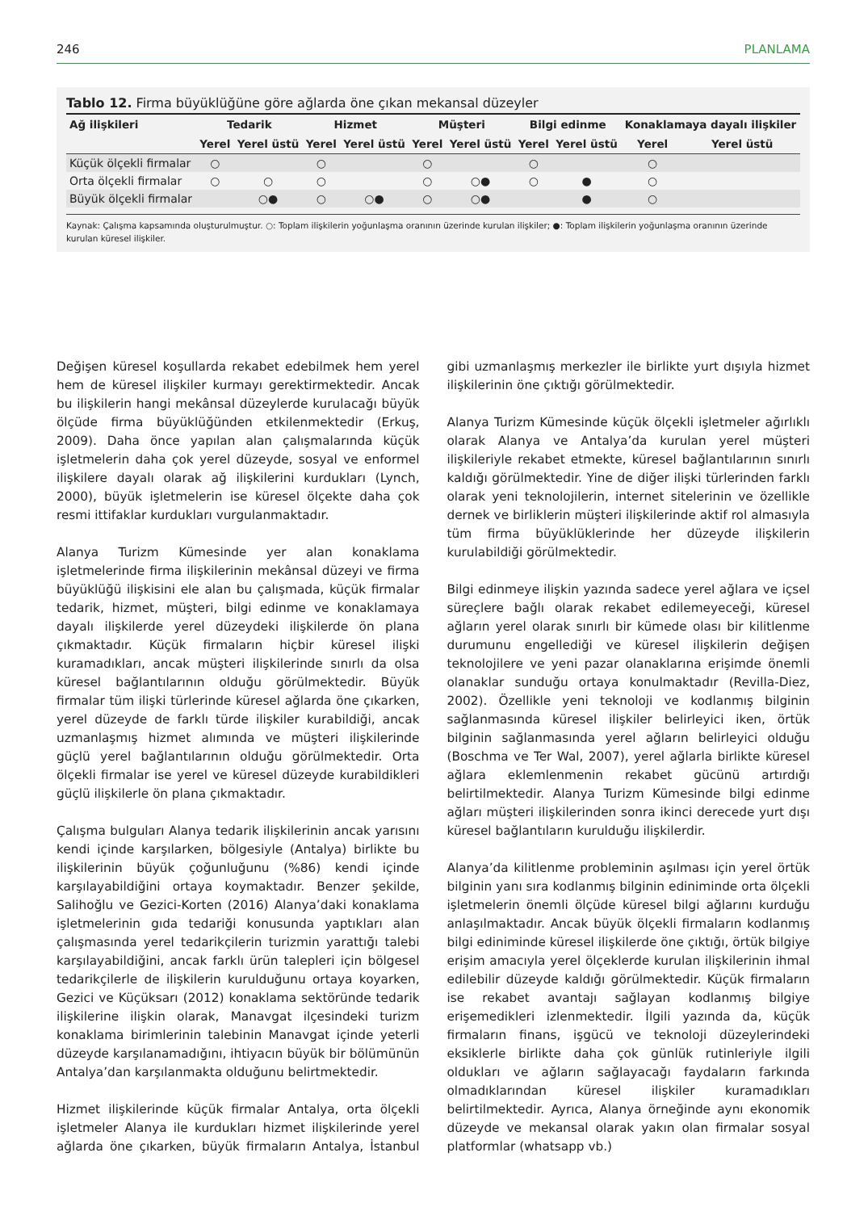246 PLANLAMA
Tablo 12. Firma büyüklüğüne göre ağlarda öne çıkan mekansal düzeyler
| Ağ ilişkileri | Tedarik | | Hizmet | | Müşteri | | Bilgi edinme | | Konaklamaya dayalı ilişkiler | |
| --- | --- | --- | --- | --- | --- | --- | --- | --- | --- | --- |
| | Yerel | Yerel üstü | Yerel | Yerel üstü | Yerel | Yerel üstü | Yerel | Yerel üstü | Yerel | Yerel üstü |
| Küçük ölçekli firmalar | ○ | | ○ | | ○ | | ○ | | ○ | |
| Orta ölçekli firmalar | ○ | ○ | ○ | | ○ | ○● | ○ | ● | ○ | |
| Büyük ölçekli firmalar | | ○● | ○ | ○● | ○ | ○● | | ● | ○ | |
Kaynak: Çalışma kapsamında oluşturulmuştur. ○: Toplam ilişkilerin yoğunlaşma oranının üzerinde kurulan ilişkiler; ●: Toplam ilişkilerin yoğunlaşma oranının üzerinde kurulan küresel ilişkiler.
Değişen küresel koşullarda rekabet edebilmek hem yerel hem de küresel ilişkiler kurmayı gerektirmektedir. Ancak bu ilişkilerin hangi mekânsal düzeylerde kurulacağı büyük ölçüde firma büyüklüğünden etkilenmektedir (Erkuş, 2009). Daha önce yapılan alan çalışmalarında küçük işletmelerin daha çok yerel düzeyde, sosyal ve enformel ilişkilere dayalı olarak ağ ilişkilerini kurdukları (Lynch, 2000), büyük işletmelerin ise küresel ölçekte daha çok resmi ittifaklar kurdukları vurgulanmaktadır.
Alanya Turizm Kümesinde yer alan konaklama işletmelerinde firma ilişkilerinin mekânsal düzeyi ve firma büyüklüğü ilişkisini ele alan bu çalışmada, küçük firmalar tedarik, hizmet, müşteri, bilgi edinme ve konaklamaya dayalı ilişkilerde yerel düzeydeki ilişkilerde ön plana çıkmaktadır. Küçük firmaların hiçbir küresel ilişki kuramadıkları, ancak müşteri ilişkilerinde sınırlı da olsa küresel bağlantılarının olduğu görülmektedir. Büyük firmalar tüm ilişki türlerinde küresel ağlarda öne çıkarken, yerel düzeyde de farklı türde ilişkiler kurabildiği, ancak uzmanlaşmış hizmet alımında ve müşteri ilişkilerinde güçlü yerel bağlantılarının olduğu görülmektedir. Orta ölçekli firmalar ise yerel ve küresel düzeyde kurabildikleri güçlü ilişkilerle ön plana çıkmaktadır.
Çalışma bulguları Alanya tedarik ilişkilerinin ancak yarısını kendi içinde karşılarken, bölgesiyle (Antalya) birlikte bu ilişkilerinin büyük çoğunluğunu (%86) kendi içinde karşılayabildiğini ortaya koymaktadır. Benzer şekilde, Salihoğlu ve Gezici-Korten (2016) Alanya’daki konaklama işletmelerinin gıda tedariği konusunda yaptıkları alan çalışmasında yerel tedarikçilerin turizmin yarattığı talebi karşılayabildiğini, ancak farklı ürün talepleri için bölgesel tedarikçilerle de ilişkilerin kurulduğunu ortaya koyarken, Gezici ve Küçüksarı (2012) konaklama sektöründe tedarik ilişkilerine ilişkin olarak, Manavgat ilçesindeki turizm konaklama birimlerinin talebinin Manavgat içinde yeterli düzeyde karşılanamadığını, ihtiyacın büyük bir bölümünün Antalya’dan karşılanmakta olduğunu belirtmektedir.
Hizmet ilişkilerinde küçük firmalar Antalya, orta ölçekli işletmeler Alanya ile kurdukları hizmet ilişkilerinde yerel ağlarda öne çıkarken, büyük firmaların Antalya, İstanbul gibi uzmanlaşmış merkezler ile birlikte yurt dışıyla hizmet ilişkilerinin öne çıktığı görülmektedir.
Alanya Turizm Kümesinde küçük ölçekli işletmeler ağırlıklı olarak Alanya ve Antalya’da kurulan yerel müşteri ilişkileriyle rekabet etmekte, küresel bağlantılarının sınırlı kaldığı görülmektedir. Yine de diğer ilişki türlerinden farklı olarak yeni teknolojilerin, internet sitelerinin ve özellikle dernek ve birliklerin müşteri ilişkilerinde aktif rol almasıyla tüm firma büyüklüklerinde her düzeyde ilişkilerin kurulabildiği görülmektedir.
Bilgi edinmeye ilişkin yazında sadece yerel ağlara ve içsel süreçlere bağlı olarak rekabet edilemeyeceği, küresel ağların yerel olarak sınırlı bir kümede olası bir kilitlenme durumunu engellediği ve küresel ilişkilerin değişen teknolojilere ve yeni pazar olanaklarına erişimde önemli olanaklar sunduğu ortaya konulmaktadır (Revilla-Diez, 2002). Özellikle yeni teknoloji ve kodlanmış bilginin sağlanmasında küresel ilişkiler belirleyici iken, örtük bilginin sağlanmasında yerel ağların belirleyici olduğu (Boschma ve Ter Wal, 2007), yerel ağlarla birlikte küresel ağlara eklemlenmenin rekabet gücünü artırdığı belirtilmektedir. Alanya Turizm Kümesinde bilgi edinme ağları müşteri ilişkilerinden sonra ikinci derecede yurt dışı küresel bağlantıların kurulduğu ilişkilerdir.
Alanya’da kilitlenme probleminin aşılması için yerel örtük bilginin yanı sıra kodlanmış bilginin ediniminde orta ölçekli işletmelerin önemli ölçüde küresel bilgi ağlarını kurduğu anlaşılmaktadır. Ancak büyük ölçekli firmaların kodlanmış bilgi ediniminde küresel ilişkilerde öne çıktığı, örtük bilgiye erişim amacıyla yerel ölçeklerde kurulan ilişkilerinin ihmal edilebilir düzeyde kaldığı görülmektedir. Küçük firmaların ise rekabet avantajı sağlayan kodlanmış bilgiye erişemedikleri izlenmektedir. İlgili yazında da, küçük firmaların finans, işgücü ve teknoloji düzeylerindeki eksiklerle birlikte daha çok günlük rutinleriyle ilgili oldukları ve ağların sağlayacağı faydaların farkında olmadıklarından küresel ilişkiler kuramadıkları belirtilmektedir. Ayrıca, Alanya örneğinde aynı ekonomik düzeyde ve mekansal olarak yakın olan firmalar sosyal platformlar (whatsapp vb.)